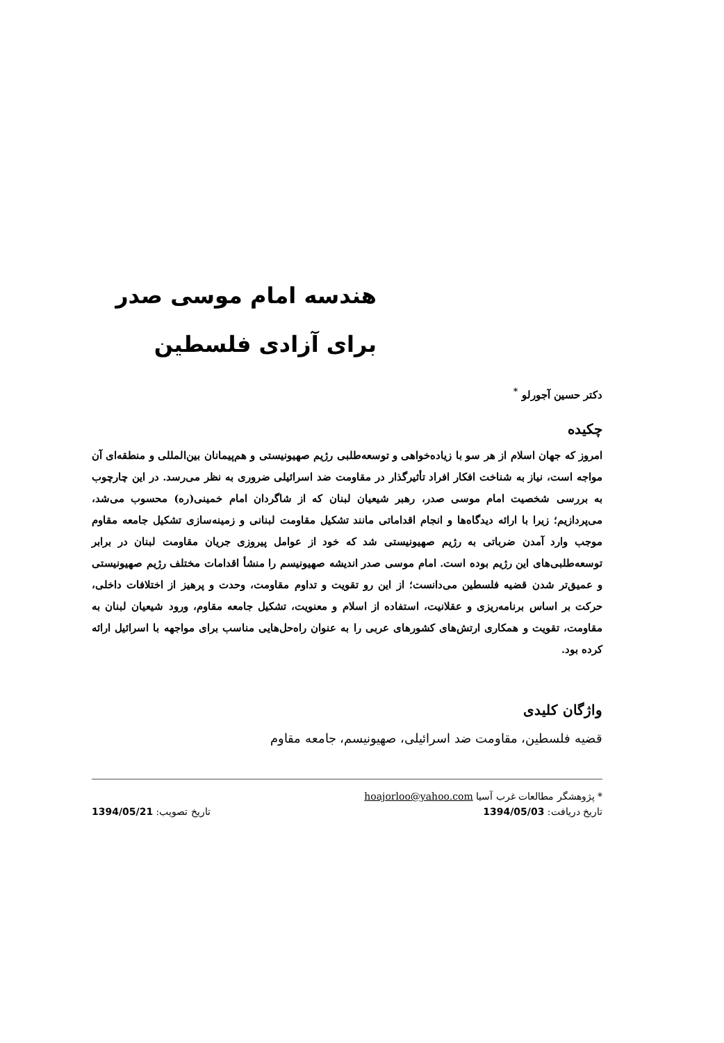هندسه امام موسی صدر برای آزادی فلسطین
دکتر حسین آجورلو <sup>*</sup>
چکیده
امروز که جهان اسلام از هر سو با زیاده‌خواهی و توسعه‌طلبی رژیم صهیونیستی و هم‌پیمانان بین‌المللی و منطقه‌ای آن مواجه است، نیاز به شناخت افکار افراد تأثیرگذار در مقاومت ضد اسرائیلی ضروری به نظر می‌رسد. در این چارچوب به بررسی شخصیت امام موسی صدر، رهبر شیعیان لبنان که از شاگردان امام خمینی(ره) محسوب می‌شد، می‌پردازیم؛ زیرا با ارائه دیدگاه‌ها و انجام اقداماتی مانند تشکیل مقاومت لبنانی و زمینه‌سازی تشکیل جامعه مقاوم موجب وارد آمدن ضرباتی به رژیم صهیونیستی شد که خود از عوامل پیروزی جریان مقاومت لبنان در برابر توسعه‌طلبی‌های این رژیم بوده است. امام موسی صدر اندیشه صهیونیسم را منشأ اقدامات مختلف رژیم صهیونیستی و عمیق‌تر شدن قضیه فلسطین می‌دانست؛ از این رو تقویت و تداوم مقاومت، وحدت و پرهیز از اختلافات داخلی، حرکت بر اساس برنامه‌ریزی و عقلانیت، استفاده از اسلام و معنویت، تشکیل جامعه مقاوم، ورود شیعیان لبنان به مقاومت، تقویت و همکاری ارتش‌های کشورهای عربی را به عنوان راه‌حل‌هایی مناسب برای مواجهه با اسرائیل ارائه کرده بود.
واژگان کلیدی
قضیه فلسطین، مقاومت ضد اسرائیلی، صهیونیسم، جامعه مقاوم
* پژوهشگر مطالعات غرب آسیا hoajorloo@yahoo.com
تاریخ دریافت: 1394/05/03 تاریخ تصویب: 1394/05/21